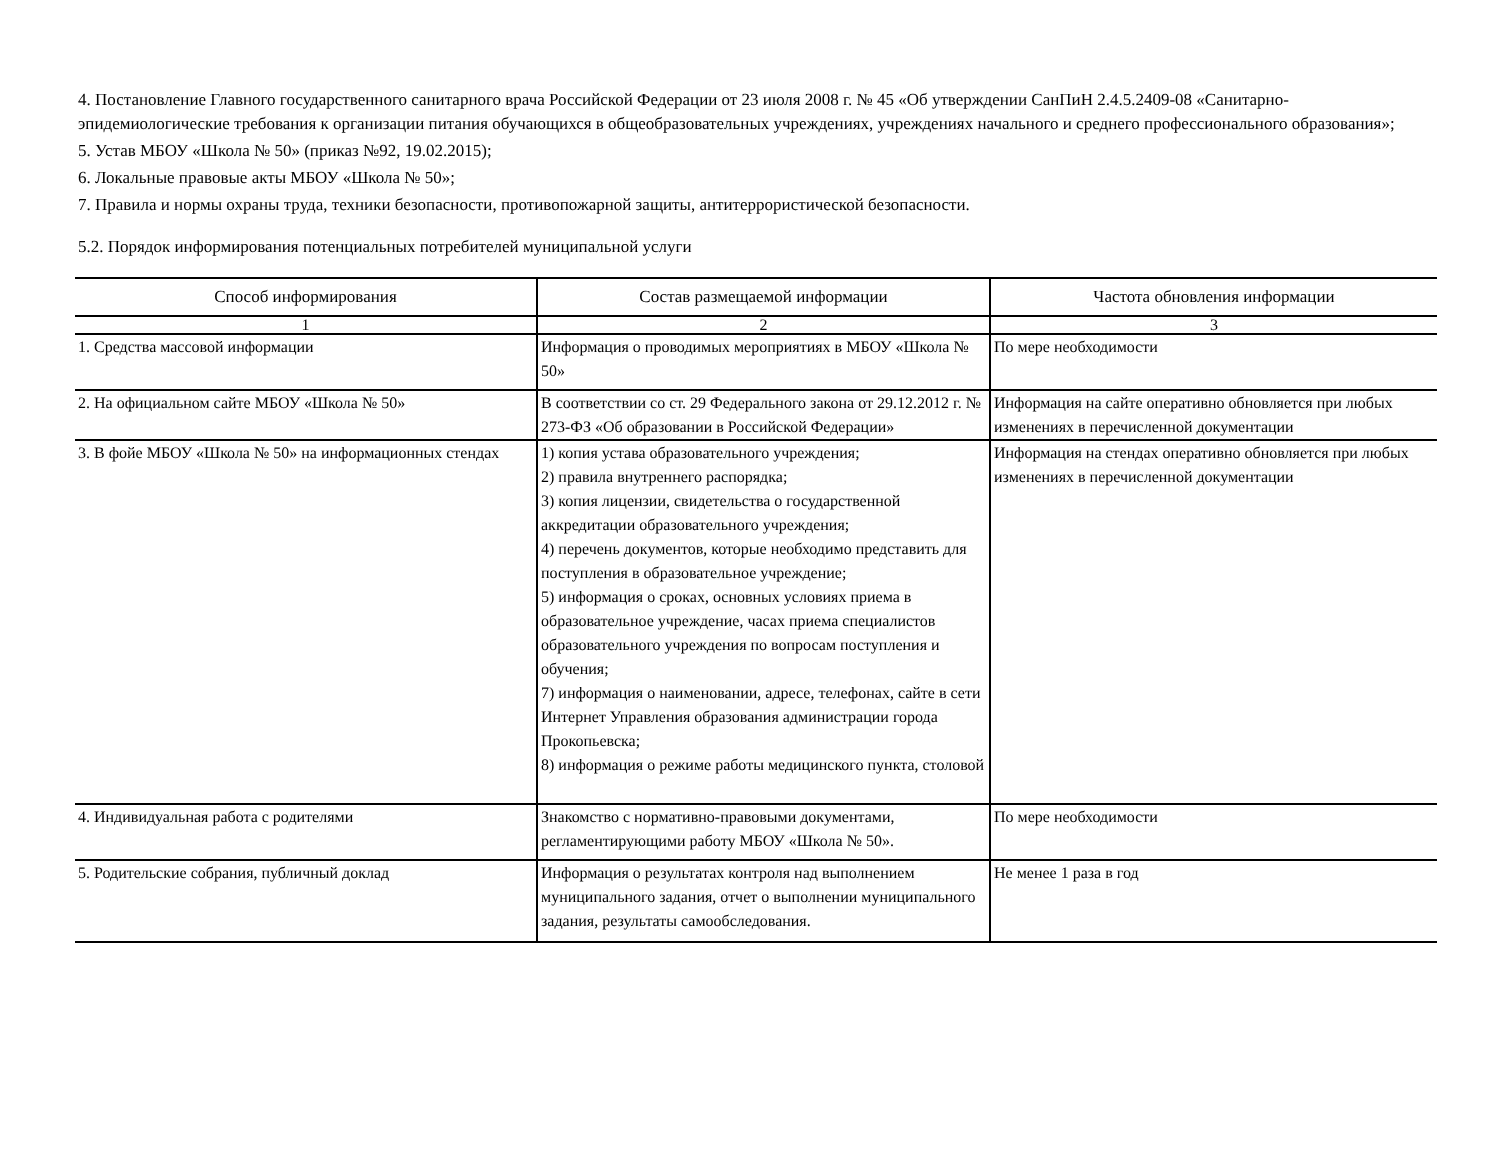4. Постановление Главного государственного санитарного врача Российской Федерации от 23 июля 2008 г. № 45 «Об утверждении СанПиН 2.4.5.2409-08 «Санитарно-эпидемиологические требования к организации питания обучающихся в общеобразовательных учреждениях, учреждениях начального и среднего профессионального образования»;
5. Устав МБОУ «Школа № 50» (приказ №92, 19.02.2015);
6. Локальные правовые акты МБОУ «Школа № 50»;
7. Правила и нормы охраны труда, техники безопасности, противопожарной защиты, антитеррористической безопасности.
5.2. Порядок информирования потенциальных потребителей муниципальной услуги
| Способ информирования | Состав размещаемой информации | Частота обновления информации |
| --- | --- | --- |
| 1 | 2 | 3 |
| 1. Средства массовой информации | Информация о проводимых мероприятиях в МБОУ «Школа № 50» | По мере необходимости |
| 2. На официальном сайте МБОУ «Школа № 50» | В соответствии со ст. 29 Федерального закона от 29.12.2012 г. № 273-ФЗ «Об образовании в Российской Федерации» | Информация на сайте оперативно обновляется при любых изменениях в перечисленной документации |
| 3. В фойе МБОУ «Школа № 50» на информационных стендах | 1) копия устава образовательного учреждения; 2) правила внутреннего распорядка; 3) копия лицензии, свидетельства о государственной аккредитации образовательного учреждения; 4) перечень документов, которые необходимо представить для поступления в образовательное учреждение; 5) информация о сроках, основных условиях приема в образовательное учреждение, часах приема специалистов образовательного учреждения по вопросам поступления и обучения; 7) информация о наименовании, адресе, телефонах, сайте в сети Интернет Управления образования администрации города Прокопьевска; 8) информация о режиме работы медицинского пункта, столовой | Информация на стендах оперативно обновляется при любых изменениях в перечисленной документации |
| 4. Индивидуальная работа с родителями | Знакомство с нормативно-правовыми документами, регламентирующими работу МБОУ «Школа № 50». | По мере необходимости |
| 5. Родительские собрания, публичный доклад | Информация о результатах контроля над выполнением муниципального задания, отчет о выполнении муниципального задания, результаты самообследования. | Не менее 1 раза в год |